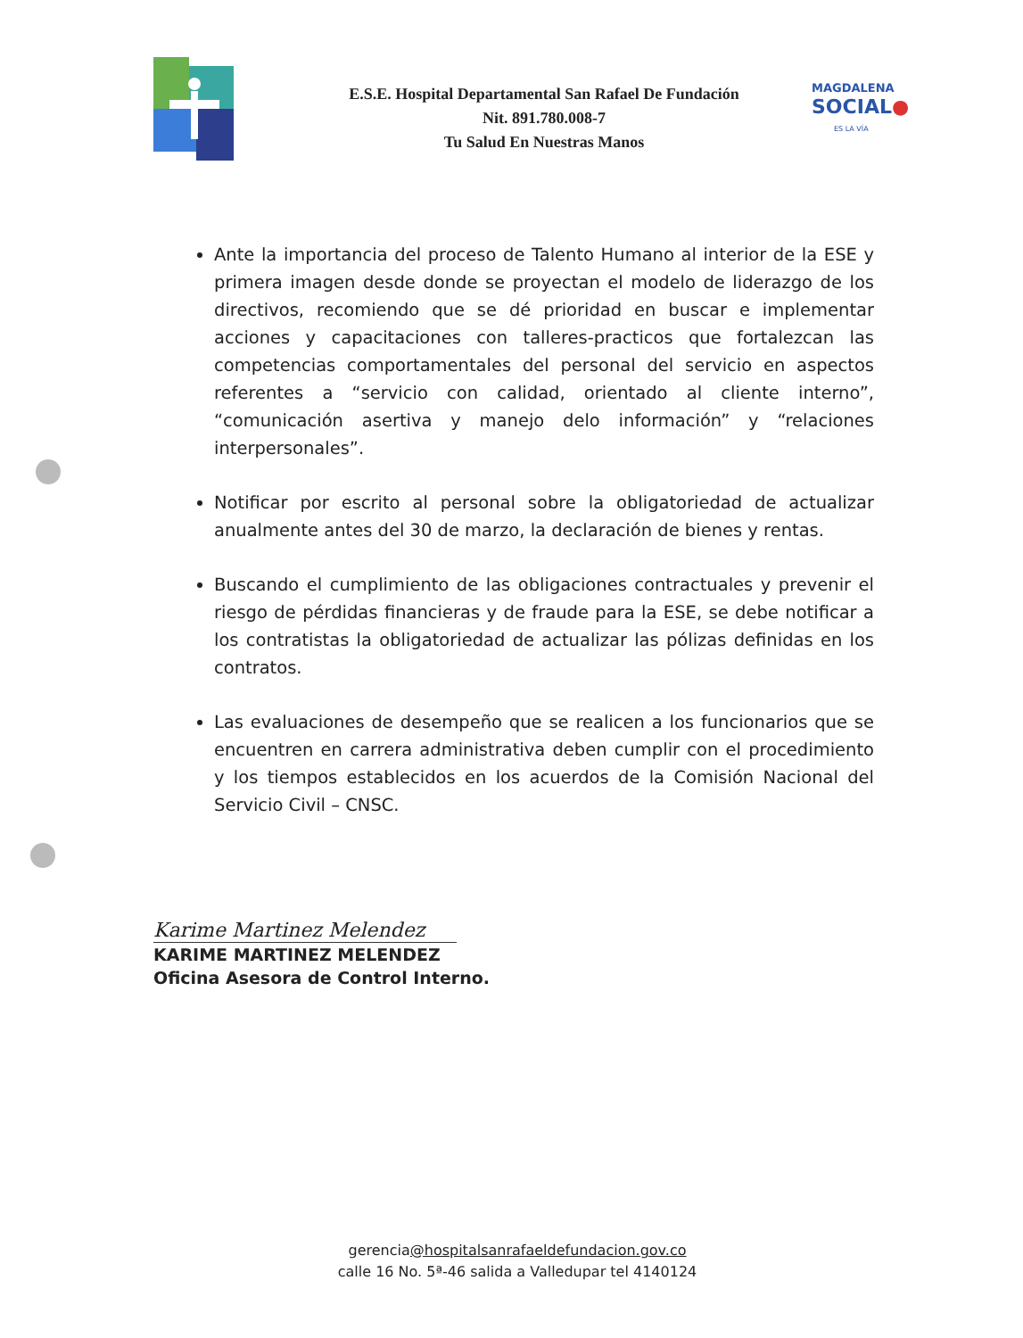MAGDALENA
SOCIAL●
ES LA VÍA
E.S.E. Hospital Departamental San Rafael De Fundación
Nit. 891.780.008-7
Tu Salud En Nuestras Manos
Ante la importancia del proceso de Talento Humano al interior de la ESE y primera imagen desde donde se proyectan el modelo de liderazgo de los directivos, recomiendo que se dé prioridad en buscar e implementar acciones y capacitaciones con talleres-practicos que fortalezcan las competencias comportamentales del personal del servicio en aspectos referentes a “servicio con calidad, orientado al cliente interno”, “comunicación asertiva y manejo delo información” y “relaciones interpersonales”.
Notificar por escrito al personal sobre la obligatoriedad de actualizar anualmente antes del 30 de marzo, la declaración de bienes y rentas.
Buscando el cumplimiento de las obligaciones contractuales y prevenir el riesgo de pérdidas financieras y de fraude para la ESE, se debe notificar a los contratistas la obligatoriedad de actualizar las pólizas definidas en los contratos.
Las evaluaciones de desempeño que se realicen a los funcionarios que se encuentren en carrera administrativa deben cumplir con el procedimiento y los tiempos establecidos en los acuerdos de la Comisión Nacional del Servicio Civil – CNSC.
Karime Martinez Melendez
KARIME MARTINEZ MELENDEZ
Oficina Asesora de Control Interno.
gerencia@hospitalsanrafaeldefundacion.gov.co
calle 16 No. 5ª-46 salida a Valledupar tel 4140124